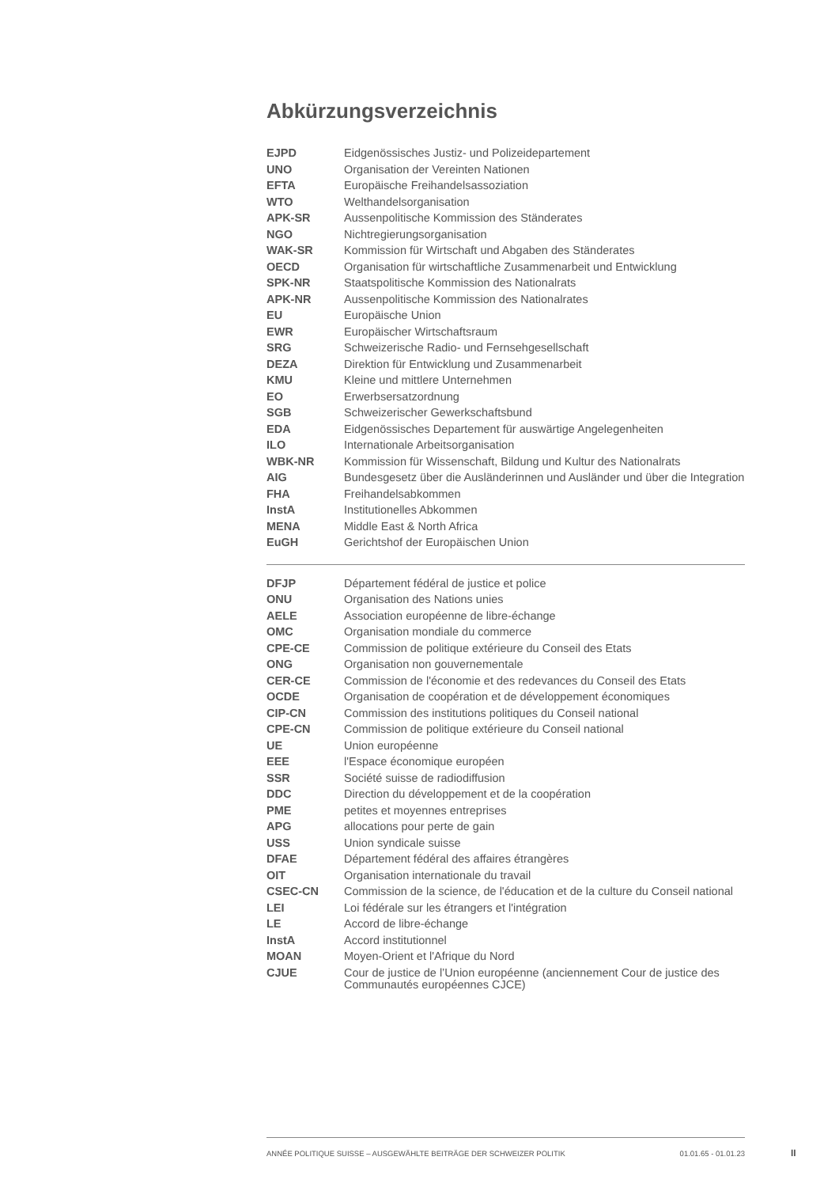Abkürzungsverzeichnis
| EJPD | Eidgenössisches Justiz- und Polizeidepartement |
| UNO | Organisation der Vereinten Nationen |
| EFTA | Europäische Freihandelsassoziation |
| WTO | Welthandelsorganisation |
| APK-SR | Aussenpolitische Kommission des Ständerates |
| NGO | Nichtregierungsorganisation |
| WAK-SR | Kommission für Wirtschaft und Abgaben des Ständerates |
| OECD | Organisation für wirtschaftliche Zusammenarbeit und Entwicklung |
| SPK-NR | Staatspolitische Kommission des Nationalrats |
| APK-NR | Aussenpolitische Kommission des Nationalrates |
| EU | Europäische Union |
| EWR | Europäischer Wirtschaftsraum |
| SRG | Schweizerische Radio- und Fernsehgesellschaft |
| DEZA | Direktion für Entwicklung und Zusammenarbeit |
| KMU | Kleine und mittlere Unternehmen |
| EO | Erwerbsersatzordnung |
| SGB | Schweizerischer Gewerkschaftsbund |
| EDA | Eidgenössisches Departement für auswärtige Angelegenheiten |
| ILO | Internationale Arbeitsorganisation |
| WBK-NR | Kommission für Wissenschaft, Bildung und Kultur des Nationalrats |
| AIG | Bundesgesetz über die Ausländerinnen und Ausländer und über die Integration |
| FHA | Freihandelsabkommen |
| InstA | Institutionelles Abkommen |
| MENA | Middle East & North Africa |
| EuGH | Gerichtshof der Europäischen Union |
| DFJP | Département fédéral de justice et police |
| ONU | Organisation des Nations unies |
| AELE | Association européenne de libre-échange |
| OMC | Organisation mondiale du commerce |
| CPE-CE | Commission de politique extérieure du Conseil des Etats |
| ONG | Organisation non gouvernementale |
| CER-CE | Commission de l'économie et des redevances du Conseil des Etats |
| OCDE | Organisation de coopération et de développement économiques |
| CIP-CN | Commission des institutions politiques du Conseil national |
| CPE-CN | Commission de politique extérieure du Conseil national |
| UE | Union européenne |
| EEE | l'Espace économique européen |
| SSR | Société suisse de radiodiffusion |
| DDC | Direction du développement et de la coopération |
| PME | petites et moyennes entreprises |
| APG | allocations pour perte de gain |
| USS | Union syndicale suisse |
| DFAE | Département fédéral des affaires étrangères |
| OIT | Organisation internationale du travail |
| CSEC-CN | Commission de la science, de l'éducation et de la culture du Conseil national |
| LEI | Loi fédérale sur les étrangers et l'intégration |
| LE | Accord de libre-échange |
| InstA | Accord institutionnel |
| MOAN | Moyen-Orient et l'Afrique du Nord |
| CJUE | Cour de justice de l’Union européenne (anciennement Cour de justice des Communautés européennes CJCE) |
ANNÉE POLITIQUE SUISSE – AUSGEWÄHLTE BEITRÄGE DER SCHWEIZER POLITIK 01.01.65 - 01.01.23
II